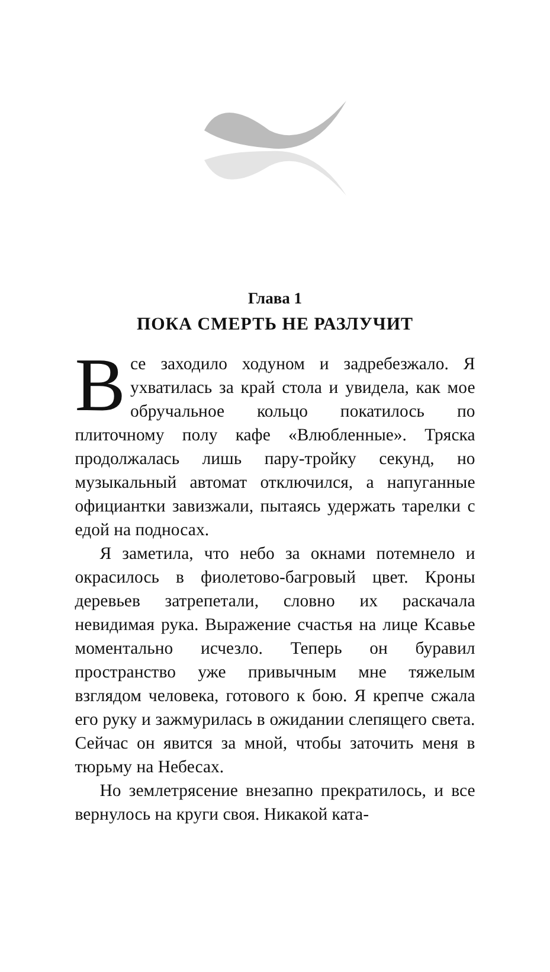Глава 1
ПОКА СМЕРТЬ НЕ РАЗЛУЧИТ
Все заходило ходуном и задребезжало. Я ухватилась за край стола и увидела, как мое обручальное кольцо покатилось по плиточному полу кафе «Влюбленные». Тряска продолжалась лишь пару-тройку секунд, но музыкальный автомат отключился, а напуганные официантки завизжали, пытаясь удержать тарелки с едой на подносах.
Я заметила, что небо за окнами потемнело и окрасилось в фиолетово-багровый цвет. Кроны деревьев затрепетали, словно их раскачала невидимая рука. Выражение счастья на лице Ксавье моментально исчезло. Теперь он буравил пространство уже привычным мне тяжелым взглядом человека, готового к бою. Я крепче сжала его руку и зажмурилась в ожидании слепящего света. Сейчас он явится за мной, чтобы заточить меня в тюрьму на Небесах.
Но землетрясение внезапно прекратилось, и все вернулось на круги своя. Никакой ката-